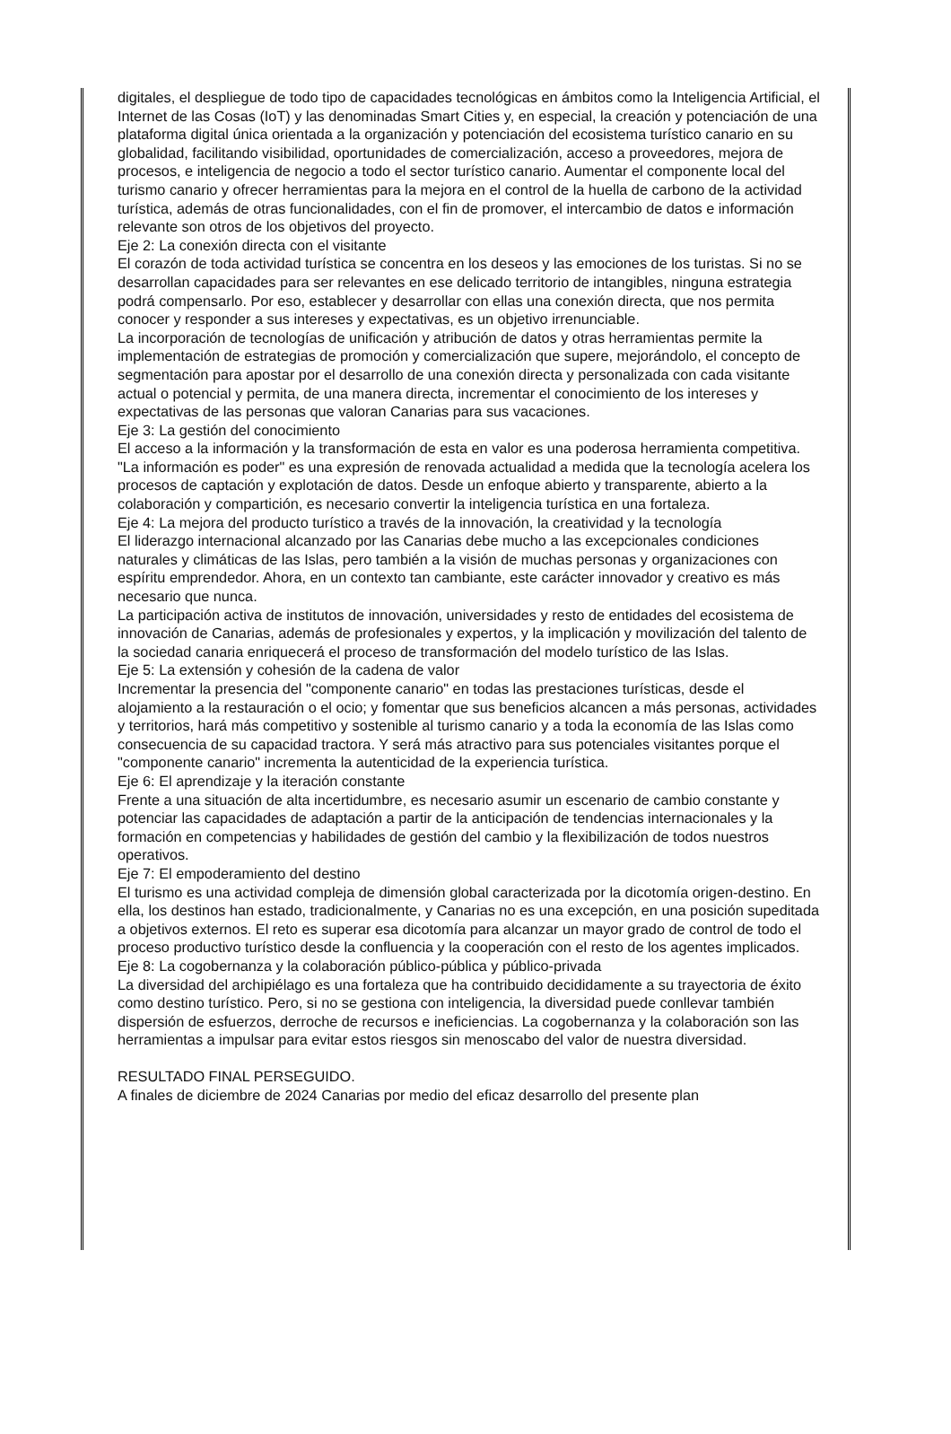digitales, el despliegue de todo tipo de capacidades tecnológicas en ámbitos como la Inteligencia Artificial, el Internet de las Cosas (IoT) y las denominadas Smart Cities y, en especial, la creación y potenciación de una plataforma digital única orientada a la organización y potenciación del ecosistema turístico canario en su globalidad, facilitando visibilidad, oportunidades de comercialización, acceso a proveedores, mejora de procesos, e inteligencia de negocio a todo el sector turístico canario. Aumentar el componente local del turismo canario y ofrecer herramientas para la mejora en el control de la huella de carbono de la actividad turística, además de otras funcionalidades, con el fin de promover, el intercambio de datos e información relevante son otros de los objetivos del proyecto.
Eje 2: La conexión directa con el visitante
El corazón de toda actividad turística se concentra en los deseos y las emociones de los turistas. Si no se desarrollan capacidades para ser relevantes en ese delicado territorio de intangibles, ninguna estrategia podrá compensarlo. Por eso, establecer y desarrollar con ellas una conexión directa, que nos permita conocer y responder a sus intereses y expectativas, es un objetivo irrenunciable.
La incorporación de tecnologías de unificación y atribución de datos y otras herramientas permite la implementación de estrategias de promoción y comercialización que supere, mejorándolo, el concepto de segmentación para apostar por el desarrollo de una conexión directa y personalizada con cada visitante actual o potencial y permita, de una manera directa, incrementar el conocimiento de los intereses y expectativas de las personas que valoran Canarias para sus vacaciones.
Eje 3: La gestión del conocimiento
El acceso a la información y la transformación de esta en valor es una poderosa herramienta competitiva. "La información es poder" es una expresión de renovada actualidad a medida que la tecnología acelera los procesos de captación y explotación de datos. Desde un enfoque abierto y transparente, abierto a la colaboración y compartición, es necesario convertir la inteligencia turística en una fortaleza.
Eje 4: La mejora del producto turístico a través de la innovación, la creatividad y la tecnología
El liderazgo internacional alcanzado por las Canarias debe mucho a las excepcionales condiciones naturales y climáticas de las Islas, pero también a la visión de muchas personas y organizaciones con espíritu emprendedor. Ahora, en un contexto tan cambiante, este carácter innovador y creativo es más necesario que nunca.
La participación activa de institutos de innovación, universidades y resto de entidades del ecosistema de innovación de Canarias, además de profesionales y expertos, y la implicación y movilización del talento de la sociedad canaria enriquecerá el proceso de transformación del modelo turístico de las Islas.
Eje 5: La extensión y cohesión de la cadena de valor
Incrementar la presencia del "componente canario" en todas las prestaciones turísticas, desde el alojamiento a la restauración o el ocio; y fomentar que sus beneficios alcancen a más personas, actividades y territorios, hará más competitivo y sostenible al turismo canario y a toda la economía de las Islas como consecuencia de su capacidad tractora. Y será más atractivo para sus potenciales visitantes porque el "componente canario" incrementa la autenticidad de la experiencia turística.
Eje 6: El aprendizaje y la iteración constante
Frente a una situación de alta incertidumbre, es necesario asumir un escenario de cambio constante y potenciar las capacidades de adaptación a partir de la anticipación de tendencias internacionales y la formación en competencias y habilidades de gestión del cambio y la flexibilización de todos nuestros operativos.
Eje 7: El empoderamiento del destino
El turismo es una actividad compleja de dimensión global caracterizada por la dicotomía origen-destino. En ella, los destinos han estado, tradicionalmente, y Canarias no es una excepción, en una posición supeditada a objetivos externos. El reto es superar esa dicotomía para alcanzar un mayor grado de control de todo el proceso productivo turístico desde la confluencia y la cooperación con el resto de los agentes implicados.
Eje 8: La cogobernanza y la colaboración público-pública y público-privada
La diversidad del archipiélago es una fortaleza que ha contribuido decididamente a su trayectoria de éxito como destino turístico. Pero, si no se gestiona con inteligencia, la diversidad puede conllevar también dispersión de esfuerzos, derroche de recursos e ineficiencias. La cogobernanza y la colaboración son las herramientas a impulsar para evitar estos riesgos sin menoscabo del valor de nuestra diversidad.
RESULTADO FINAL PERSEGUIDO.
A finales de diciembre de 2024 Canarias por medio del eficaz desarrollo del presente plan